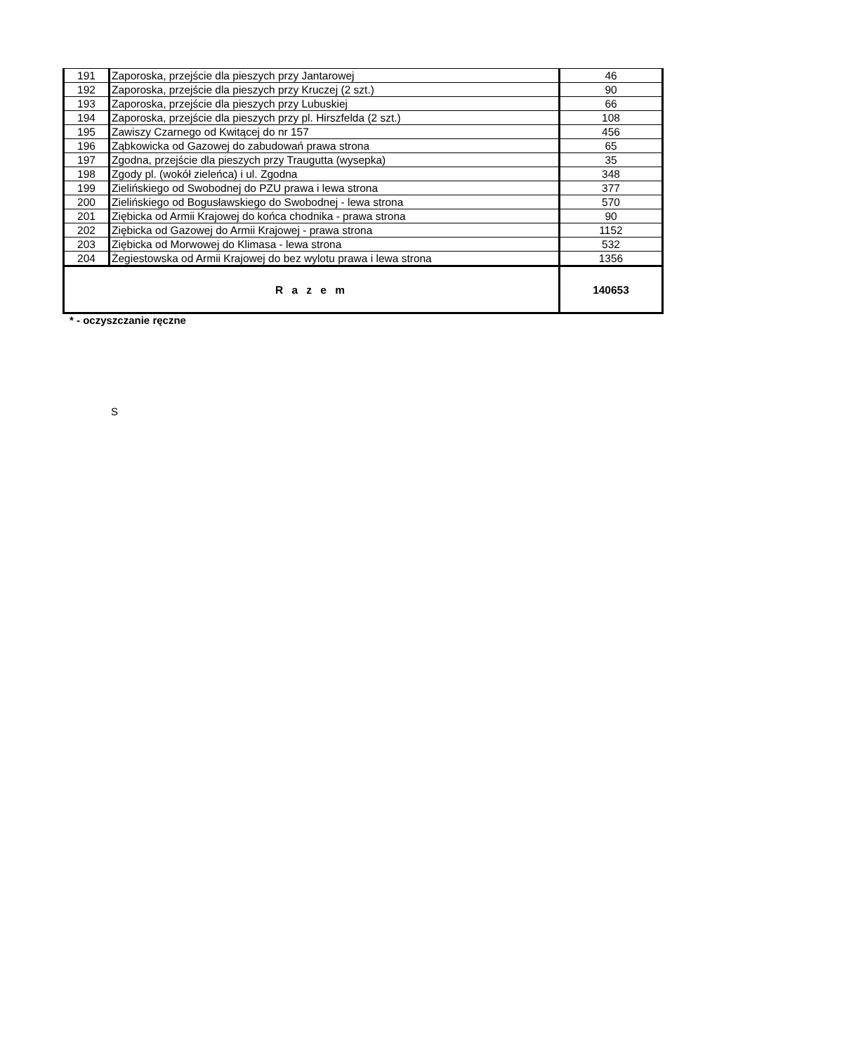| 191 | Zaporoska, przejście dla pieszych przy Jantarowej | 46 |
| 192 | Zaporoska, przejście dla pieszych przy Kruczej (2 szt.) | 90 |
| 193 | Zaporoska, przejście dla pieszych przy Lubuskiej | 66 |
| 194 | Zaporoska, przejście dla pieszych przy pl. Hirszfelda (2 szt.) | 108 |
| 195 | Zawiszy Czarnego od Kwitącej do nr 157 | 456 |
| 196 | Ząbkowicka od Gazowej do zabudowań prawa strona | 65 |
| 197 | Zgodna, przejście dla pieszych przy Traugutta (wysepka) | 35 |
| 198 | Zgody pl. (wokół zieleńca) i ul. Zgodna | 348 |
| 199 | Zielińskiego od Swobodnej do PZU prawa i lewa strona | 377 |
| 200 | Zielińskiego od Bogusławskiego do Swobodnej - lewa strona | 570 |
| 201 | Ziębicka od Armii Krajowej do końca chodnika - prawa strona | 90 |
| 202 | Ziębicka od Gazowej do Armii Krajowej - prawa strona | 1152 |
| 203 | Ziębicka od Morwowej do Klimasa - lewa strona | 532 |
| 204 | Żegiestowska od Armii Krajowej do bez wylotu prawa i lewa strona | 1356 |
| R a z e m | | 140653 |
* - oczyszczanie ręczne
S